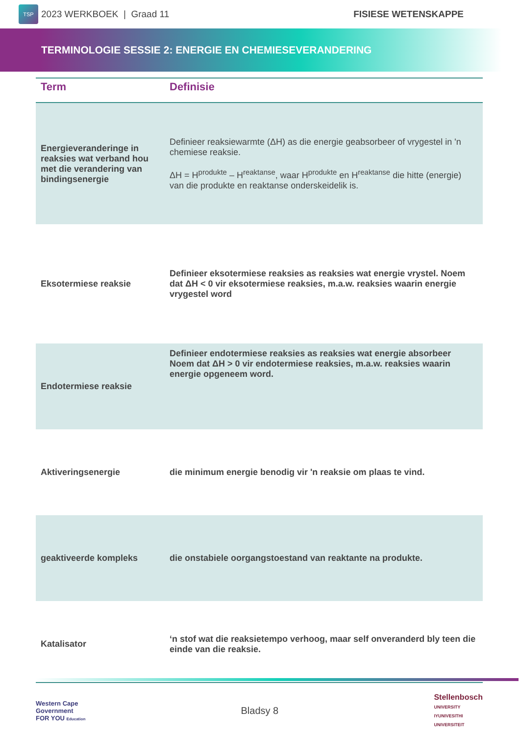TSP
2023 WERKBOEK | Graad 11 FISIESE WETENSKAPPE
TERMINOLOGIE SESSIE 2: ENERGIE EN CHEMIESEVERANDERING
| Term | Definisie |
| --- | --- |
| Energieveranderinge in reaksies wat verband hou met die verandering van bindingsenergie | Definieer reaksiewarmte (ΔH) as die energie geabsorbeer of vrygestel in 'n chemiese reaksie. ΔH = H<sup>produkte</sup> – H<sup>reaktanse</sup>, waar H<sup>produkte</sup> en H<sup>reaktanse</sup> die hitte (energie) van die produkte en reaktanse onderskeidelik is. |
| Eksotermiese reaksie | Definieer eksotermiese reaksies as reaksies wat energie vrystel. Noem dat ΔH < 0 vir eksotermiese reaksies, m.a.w. reaksies waarin energie vrygestel word |
| Endotermiese reaksie | Definieer endotermiese reaksies as reaksies wat energie absorbeer Noem dat ΔH > 0 vir endotermiese reaksies, m.a.w. reaksies waarin energie opgeneem word. |
| Aktiveringsenergie | die minimum energie benodig vir 'n reaksie om plaas te vind. |
| geaktiveerde kompleks | die onstabiele oorgangstoestand van reaktante na produkte. |
| Katalisator | ‘n stof wat die reaksietempo verhoog, maar self onveranderd bly teen die einde van die reaksie. |
Western Cape
Government
FOR YOU Education
Bladsy 8
Stellenbosch
UNIVERSITY
IYUNIVESITHI
UNIVERSITEIT